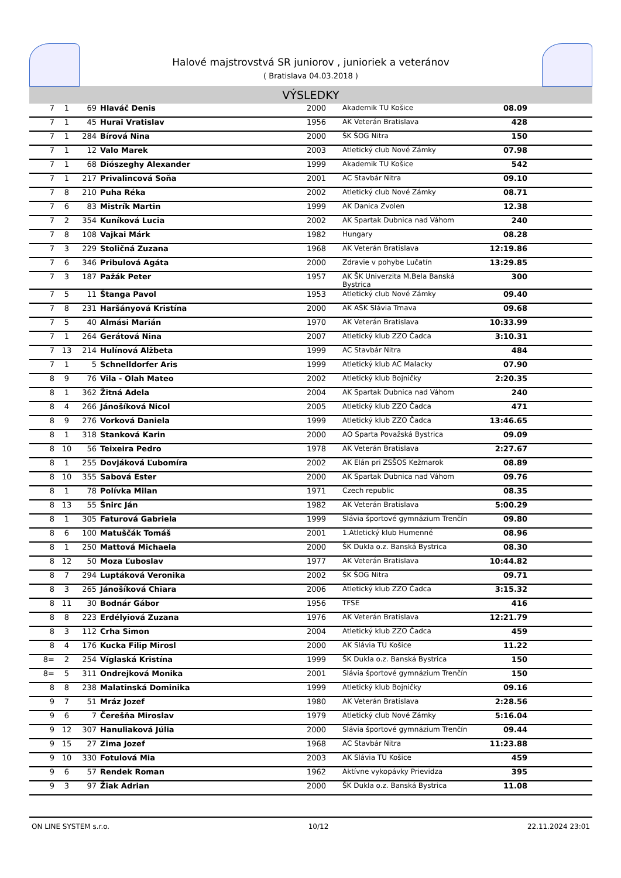Halové majstrovstvá SR juniorov , junioriek a veteránov
( Bratislava 04.03.2018 )
VÝSLEDKY
| 7 | 1 | 69 | Hlaváč Denis | 2000 | Akademik TU Košice | 08.09 | |
| 7 | 1 | 45 | Hurai Vratislav | 1956 | AK Veterán Bratislava | 428 | |
| 7 | 1 | 284 | Bírová Nina | 2000 | ŠK ŠOG Nitra | 150 | |
| 7 | 1 | 12 | Valo Marek | 2003 | Atletický club Nové Zámky | 07.98 | |
| 7 | 1 | 68 | Diószeghy Alexander | 1999 | Akademik TU Košice | 542 | |
| 7 | 1 | 217 | Privalincová Soňa | 2001 | AC Stavbár Nitra | 09.10 | |
| 7 | 8 | 210 | Puha Réka | 2002 | Atletický club Nové Zámky | 08.71 | |
| 7 | 6 | 83 | Mistrík Martin | 1999 | AK Danica Zvolen | 12.38 | |
| 7 | 2 | 354 | Kuníková Lucia | 2002 | AK Spartak Dubnica nad Váhom | 240 | |
| 7 | 8 | 108 | Vajkai Márk | 1982 | Hungary | 08.28 | |
| 7 | 3 | 229 | Stoličná Zuzana | 1968 | AK Veterán Bratislava | 12:19.86 | |
| 7 | 6 | 346 | Pribulová Agáta | 2000 | Zdravie v pohybe Lučatín | 13:29.85 | |
| 7 | 3 | 187 | Pažák Peter | 1957 | AK ŠK Univerzita M.Bela Banská Bystrica | 300 | |
| 7 | 5 | 11 | Štanga Pavol | 1953 | Atletický club Nové Zámky | 09.40 | |
| 7 | 8 | 231 | Haršányová Kristína | 2000 | AK AŠK Slávia Trnava | 09.68 | |
| 7 | 5 | 40 | Almási Marián | 1970 | AK Veterán Bratislava | 10:33.99 | |
| 7 | 1 | 264 | Gerátová Nina | 2007 | Atletický klub ZZO Čadca | 3:10.31 | |
| 7 | 13 | 214 | Hulínová Alžbeta | 1999 | AC Stavbár Nitra | 484 | |
| 7 | 1 | 5 | Schnelldorfer Aris | 1999 | Atletický klub AC Malacky | 07.90 | |
| 8 | 9 | 76 | Vila - Olah Mateo | 2002 | Atletický klub Bojničky | 2:20.35 | |
| 8 | 1 | 362 | Žitná Adela | 2004 | AK Spartak Dubnica nad Váhom | 240 | |
| 8 | 4 | 266 | Jánošíková Nicol | 2005 | Atletický klub ZZO Čadca | 471 | |
| 8 | 9 | 276 | Vorková Daniela | 1999 | Atletický klub ZZO Čadca | 13:46.65 | |
| 8 | 1 | 318 | Stanková Karin | 2000 | AO Sparta Považská Bystrica | 09.09 | |
| 8 | 10 | 56 | Teixeira Pedro | 1978 | AK Veterán Bratislava | 2:27.67 | |
| 8 | 1 | 255 | Dovjáková Ľubomíra | 2002 | AK Elán pri ZSŠOS Kežmarok | 08.89 | |
| 8 | 10 | 355 | Sabová Ester | 2000 | AK Spartak Dubnica nad Váhom | 09.76 | |
| 8 | 1 | 78 | Polívka Milan | 1971 | Czech republic | 08.35 | |
| 8 | 13 | 55 | Šnirc Ján | 1982 | AK Veterán Bratislava | 5:00.29 | |
| 8 | 1 | 305 | Faturová Gabriela | 1999 | Slávia športové gymnázium Trenčín | 09.80 | |
| 8 | 6 | 100 | Matuščák Tomáš | 2001 | 1.Atletický klub Humenné | 08.96 | |
| 8 | 1 | 250 | Mattová Michaela | 2000 | ŠK Dukla o.z. Banská Bystrica | 08.30 | |
| 8 | 12 | 50 | Moza Ľuboslav | 1977 | AK Veterán Bratislava | 10:44.82 | |
| 8 | 7 | 294 | Luptáková Veronika | 2002 | ŠK ŠOG Nitra | 09.71 | |
| 8 | 3 | 265 | Jánošíková Chiara | 2006 | Atletický klub ZZO Čadca | 3:15.32 | |
| 8 | 11 | 30 | Bodnár Gábor | 1956 | TFSE | 416 | |
| 8 | 8 | 223 | Erdélyiová Zuzana | 1976 | AK Veterán Bratislava | 12:21.79 | |
| 8 | 3 | 112 | Crha Simon | 2004 | Atletický klub ZZO Čadca | 459 | |
| 8 | 4 | 176 | Kucka Filip Mirosl | 2000 | AK Slávia TU Košice | 11.22 | |
| 8= | 2 | 254 | Víglaská Kristína | 1999 | ŠK Dukla o.z. Banská Bystrica | 150 | |
| 8= | 5 | 311 | Ondrejková Monika | 2001 | Slávia športové gymnázium Trenčín | 150 | |
| 8 | 8 | 238 | Malatinská Dominika | 1999 | Atletický klub Bojničky | 09.16 | |
| 9 | 7 | 51 | Mráz Jozef | 1980 | AK Veterán Bratislava | 2:28.56 | |
| 9 | 6 | 7 | Čerešňa Miroslav | 1979 | Atletický club Nové Zámky | 5:16.04 | |
| 9 | 12 | 307 | Hanuliaková Júlia | 2000 | Slávia športové gymnázium Trenčín | 09.44 | |
| 9 | 15 | 27 | Zima Jozef | 1968 | AC Stavbár Nitra | 11:23.88 | |
| 9 | 10 | 330 | Fotulová Mia | 2003 | AK Slávia TU Košice | 459 | |
| 9 | 6 | 57 | Rendek Roman | 1962 | Aktívne vykopávky Prievidza | 395 | |
| 9 | 3 | 97 | Žiak Adrian | 2000 | ŠK Dukla o.z. Banská Bystrica | 11.08 | |
ON LINE SYSTEM s.r.o. 10/12 22.11.2024 23:01